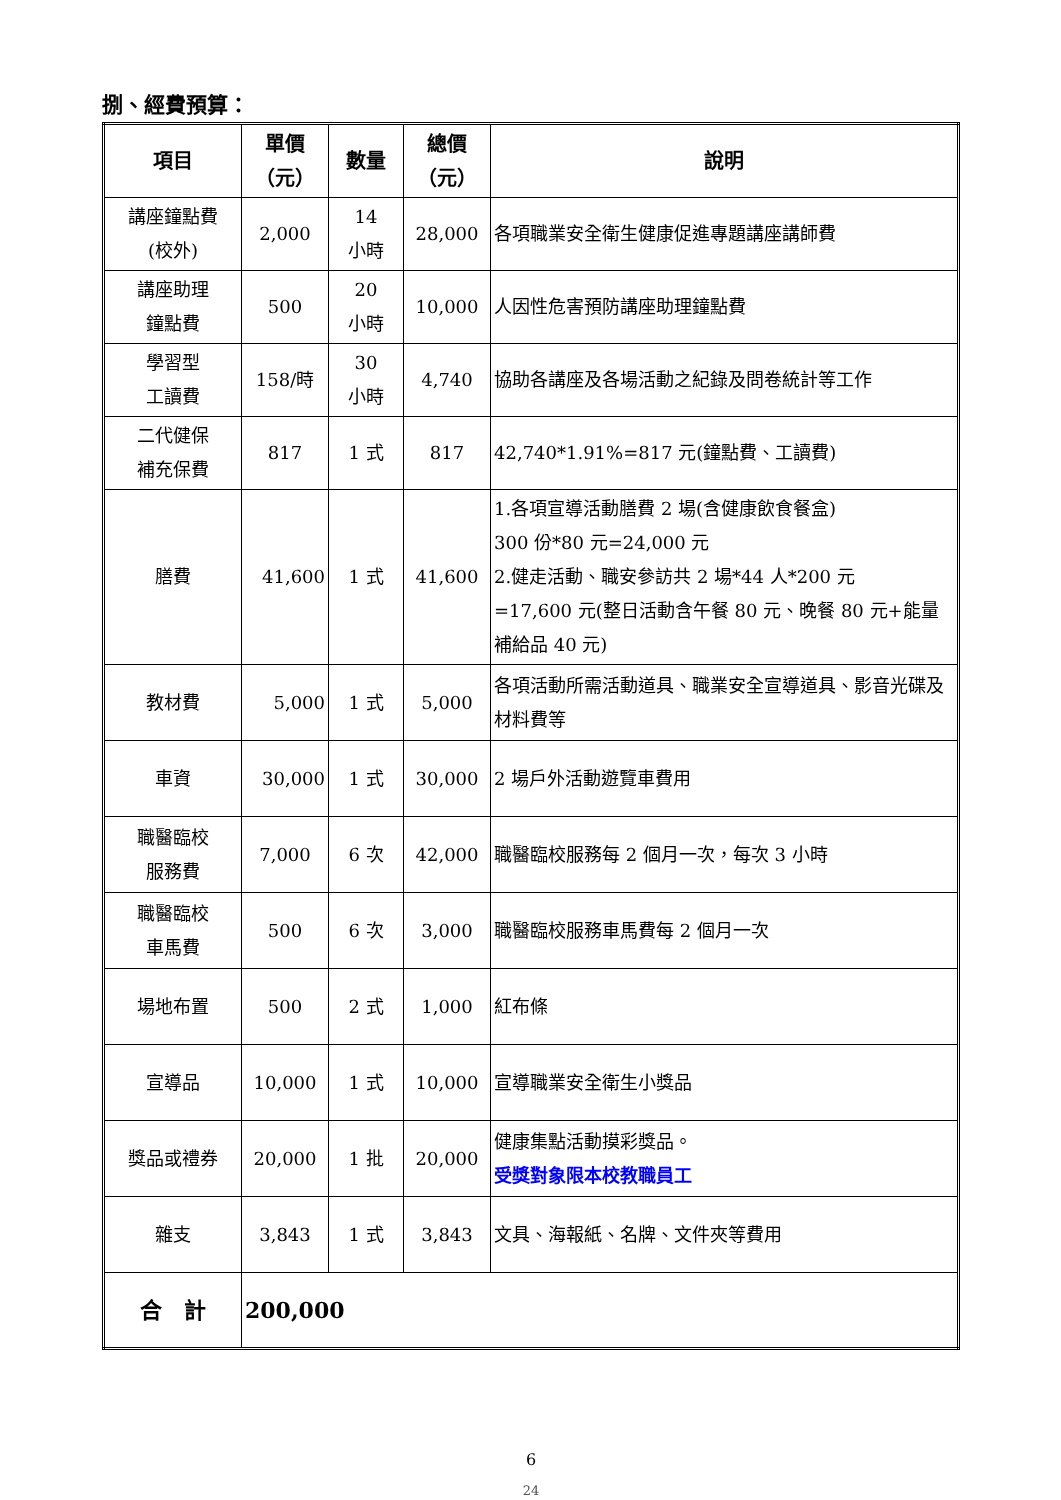捌、經費預算：
| 項目 | 單價 （元） | 數量 | 總價 （元） | 說明 |
| --- | --- | --- | --- | --- |
| 講座鐘點費 (校外) | 2,000 | 14 小時 | 28,000 | 各項職業安全衛生健康促進專題講座講師費 |
| 講座助理 鐘點費 | 500 | 20 小時 | 10,000 | 人因性危害預防講座助理鐘點費 |
| 學習型 工讀費 | 158/時 | 30 小時 | 4,740 | 協助各講座及各場活動之紀錄及問卷統計等工作 |
| 二代健保 補充保費 | 817 | 1 式 | 817 | 42,740*1.91%=817 元(鐘點費、工讀費) |
| 膳費 | 41,600 | 1 式 | 41,600 | 1.各項宣導活動膳費 2 場(含健康飲食餐盒) 300 份*80 元=24,000 元 2.健走活動、職安參訪共 2 場*44 人*200 元 =17,600 元(整日活動含午餐 80 元、晚餐 80 元+能量補給品 40 元) |
| 教材費 | 5,000 | 1 式 | 5,000 | 各項活動所需活動道具、職業安全宣導道具、影音光碟及材料費等 |
| 車資 | 30,000 | 1 式 | 30,000 | 2 場戶外活動遊覽車費用 |
| 職醫臨校 服務費 | 7,000 | 6 次 | 42,000 | 職醫臨校服務每 2 個月一次，每次 3 小時 |
| 職醫臨校 車馬費 | 500 | 6 次 | 3,000 | 職醫臨校服務車馬費每 2 個月一次 |
| 場地布置 | 500 | 2 式 | 1,000 | 紅布條 |
| 宣導品 | 10,000 | 1 式 | 10,000 | 宣導職業安全衛生小獎品 |
| 獎品或禮券 | 20,000 | 1 批 | 20,000 | 健康集點活動摸彩獎品。 受獎對象限本校教職員工 |
| 雜支 | 3,843 | 1 式 | 3,843 | 文具、海報紙、名牌、文件夾等費用 |
| 合 計 | 200,000 | | | |
6
24